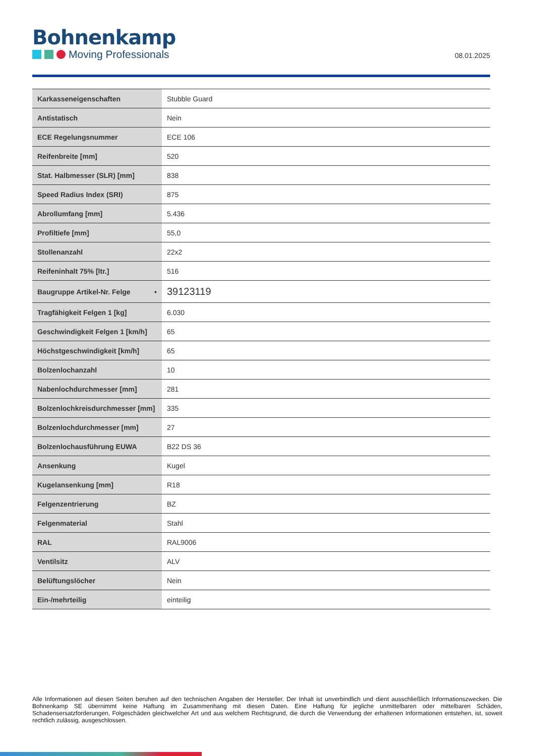Bohnenkamp
Moving Professionals
08.01.2025
| Karkasseneigenschaften | Stubble Guard |
| Antistatisch | Nein |
| ECE Regelungsnummer | ECE 106 |
| Reifenbreite [mm] | 520 |
| Stat. Halbmesser (SLR) [mm] | 838 |
| Speed Radius Index (SRI) | 875 |
| Abrollumfang [mm] | 5.436 |
| Profiltiefe [mm] | 55,0 |
| Stollenanzahl | 22x2 |
| Reifeninhalt 75% [ltr.] | 516 |
| Baugruppe Artikel-Nr. Felge • | 39123119 |
| Tragfähigkeit Felgen 1 [kg] | 6.030 |
| Geschwindigkeit Felgen 1 [km/h] | 65 |
| Höchstgeschwindigkeit [km/h] | 65 |
| Bolzenlochanzahl | 10 |
| Nabenlochdurchmesser [mm] | 281 |
| Bolzenlochkreisdurchmesser [mm] | 335 |
| Bolzenlochdurchmesser [mm] | 27 |
| Bolzenlochausführung EUWA | B22 DS 36 |
| Ansenkung | Kugel |
| Kugelansenkung [mm] | R18 |
| Felgenzentrierung | BZ |
| Felgenmaterial | Stahl |
| RAL | RAL9006 |
| Ventilsitz | ALV |
| Belüftungslöcher | Nein |
| Ein-/mehrteilig | einteilig |
Alle Informationen auf diesen Seiten beruhen auf den technischen Angaben der Hersteller. Der Inhalt ist unverbindlich und dient ausschließlich Informationszwecken. Die Bohnenkamp SE übernimmt keine Haftung im Zusammenhang mit diesen Daten. Eine Haftung für jegliche unmittelbaren oder mittelbaren Schäden, Schadensersatzforderungen, Folgeschäden gleichwelcher Art und aus welchem Rechtsgrund, die durch die Verwendung der erhaltenen Informationen entstehen, ist, soweit rechtlich zulässig, ausgeschlossen.